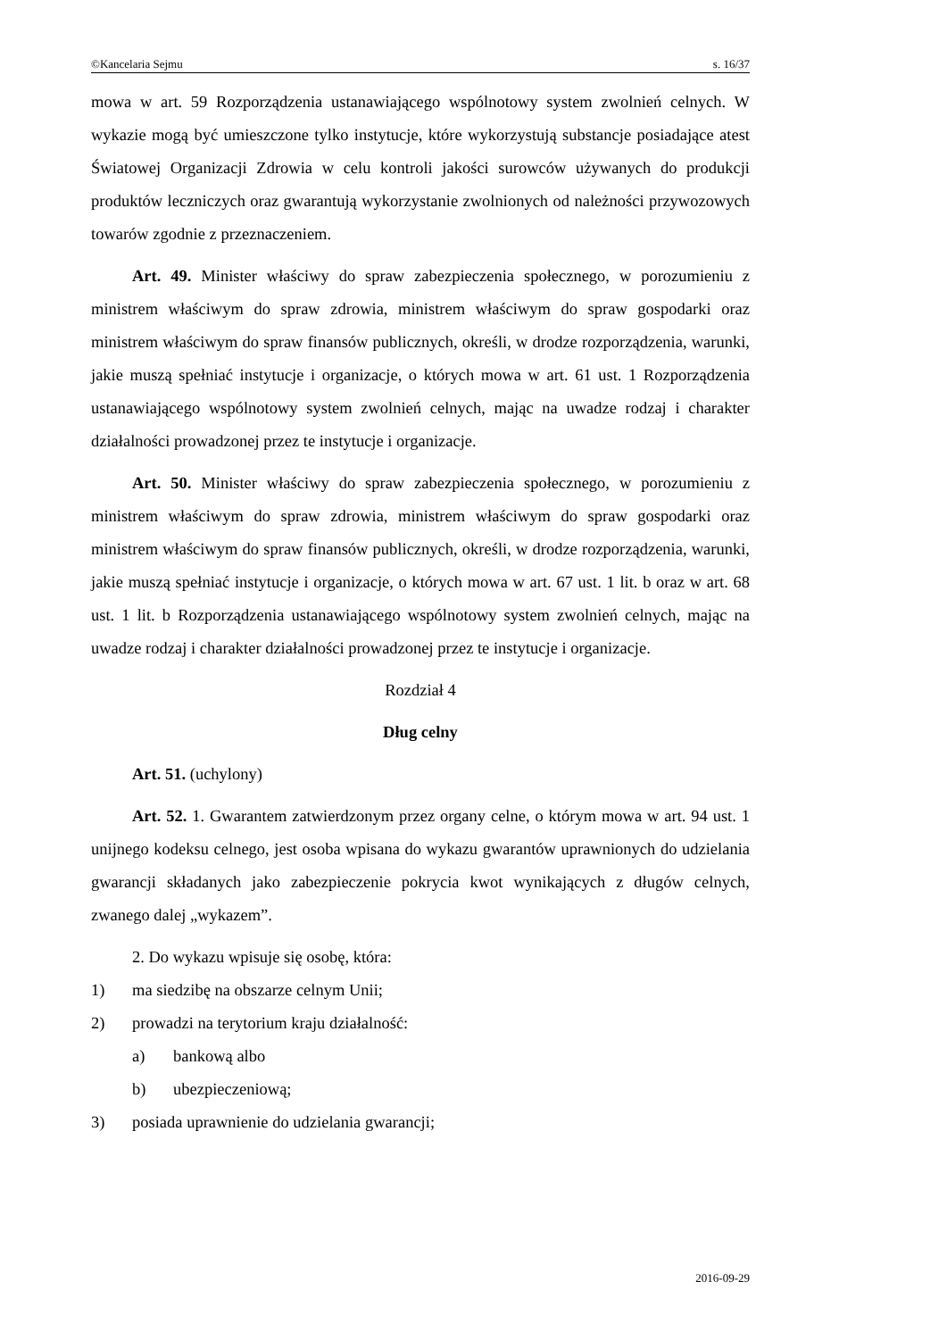©Kancelaria Sejmu s. 16/37
mowa w art. 59 Rozporządzenia ustanawiającego wspólnotowy system zwolnień celnych. W wykazie mogą być umieszczone tylko instytucje, które wykorzystują substancje posiadające atest Światowej Organizacji Zdrowia w celu kontroli jakości surowców używanych do produkcji produktów leczniczych oraz gwarantują wykorzystanie zwolnionych od należności przywozowych towarów zgodnie z przeznaczeniem.
Art. 49. Minister właściwy do spraw zabezpieczenia społecznego, w porozumieniu z ministrem właściwym do spraw zdrowia, ministrem właściwym do spraw gospodarki oraz ministrem właściwym do spraw finansów publicznych, określi, w drodze rozporządzenia, warunki, jakie muszą spełniać instytucje i organizacje, o których mowa w art. 61 ust. 1 Rozporządzenia ustanawiającego wspólnotowy system zwolnień celnych, mając na uwadze rodzaj i charakter działalności prowadzonej przez te instytucje i organizacje.
Art. 50. Minister właściwy do spraw zabezpieczenia społecznego, w porozumieniu z ministrem właściwym do spraw zdrowia, ministrem właściwym do spraw gospodarki oraz ministrem właściwym do spraw finansów publicznych, określi, w drodze rozporządzenia, warunki, jakie muszą spełniać instytucje i organizacje, o których mowa w art. 67 ust. 1 lit. b oraz w art. 68 ust. 1 lit. b Rozporządzenia ustanawiającego wspólnotowy system zwolnień celnych, mając na uwadze rodzaj i charakter działalności prowadzonej przez te instytucje i organizacje.
Rozdział 4
Dług celny
Art. 51. (uchylony)
Art. 52. 1. Gwarantem zatwierdzonym przez organy celne, o którym mowa w art. 94 ust. 1 unijnego kodeksu celnego, jest osoba wpisana do wykazu gwarantów uprawnionych do udzielania gwarancji składanych jako zabezpieczenie pokrycia kwot wynikających z długów celnych, zwanego dalej „wykazem”.
2. Do wykazu wpisuje się osobę, która:
1) ma siedzibę na obszarze celnym Unii;
2) prowadzi na terytorium kraju działalność:
a) bankową albo
b) ubezpieczeniową;
3) posiada uprawnienie do udzielania gwarancji;
2016-09-29